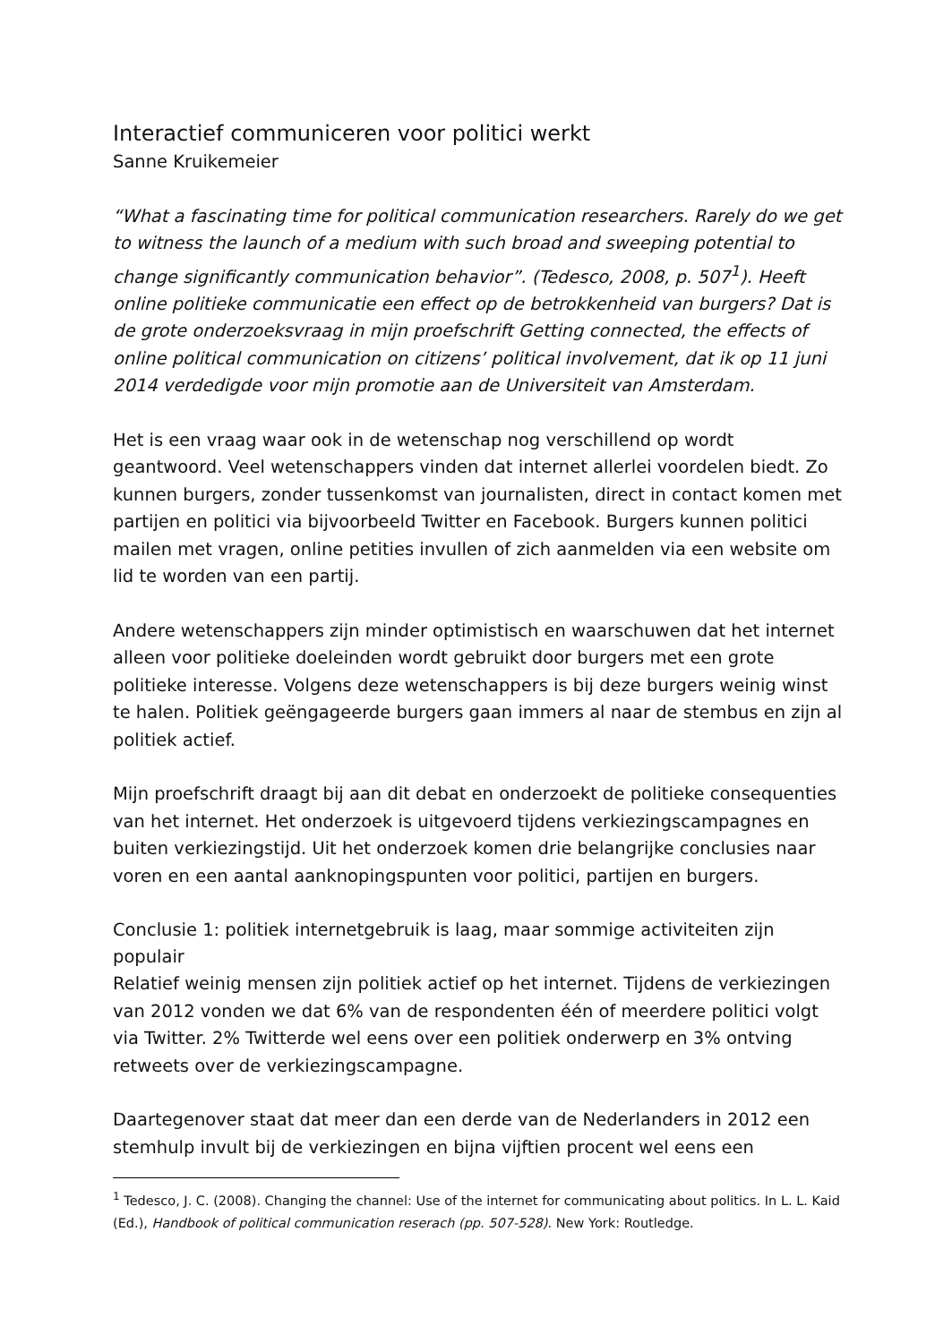Interactief communiceren voor politici werkt
Sanne Kruikemeier
“What a fascinating time for political communication researchers. Rarely do we get to witness the launch of a medium with such broad and sweeping potential to change significantly communication behavior”. (Tedesco, 2008, p. 507<sup>1</sup>). Heeft online politieke communicatie een effect op de betrokkenheid van burgers? Dat is de grote onderzoeksvraag in mijn proefschrift Getting connected, the effects of online political communication on citizens’ political involvement, dat ik op 11 juni 2014 verdedigde voor mijn promotie aan de Universiteit van Amsterdam.
Het is een vraag waar ook in de wetenschap nog verschillend op wordt geantwoord. Veel wetenschappers vinden dat internet allerlei voordelen biedt. Zo kunnen burgers, zonder tussenkomst van journalisten, direct in contact komen met partijen en politici via bijvoorbeeld Twitter en Facebook. Burgers kunnen politici mailen met vragen, online petities invullen of zich aanmelden via een website om lid te worden van een partij.
Andere wetenschappers zijn minder optimistisch en waarschuwen dat het internet alleen voor politieke doeleinden wordt gebruikt door burgers met een grote politieke interesse. Volgens deze wetenschappers is bij deze burgers weinig winst te halen. Politiek geëngageerde burgers gaan immers al naar de stembus en zijn al politiek actief.
Mijn proefschrift draagt bij aan dit debat en onderzoekt de politieke consequenties van het internet. Het onderzoek is uitgevoerd tijdens verkiezingscampagnes en buiten verkiezingstijd. Uit het onderzoek komen drie belangrijke conclusies naar voren en een aantal aanknopingspunten voor politici, partijen en burgers.
Conclusie 1: politiek internetgebruik is laag, maar sommige activiteiten zijn populair
Relatief weinig mensen zijn politiek actief op het internet. Tijdens de verkiezingen van 2012 vonden we dat 6% van de respondenten één of meerdere politici volgt via Twitter. 2% Twitterde wel eens over een politiek onderwerp en 3% ontving retweets over de verkiezingscampagne.
Daartegenover staat dat meer dan een derde van de Nederlanders in 2012 een stemhulp invult bij de verkiezingen en bijna vijftien procent wel eens een
<sup>1</sup> Tedesco, J. C. (2008). Changing the channel: Use of the internet for communicating about politics. In L. L. Kaid (Ed.), Handbook of political communication reserach (pp. 507-528). New York: Routledge.